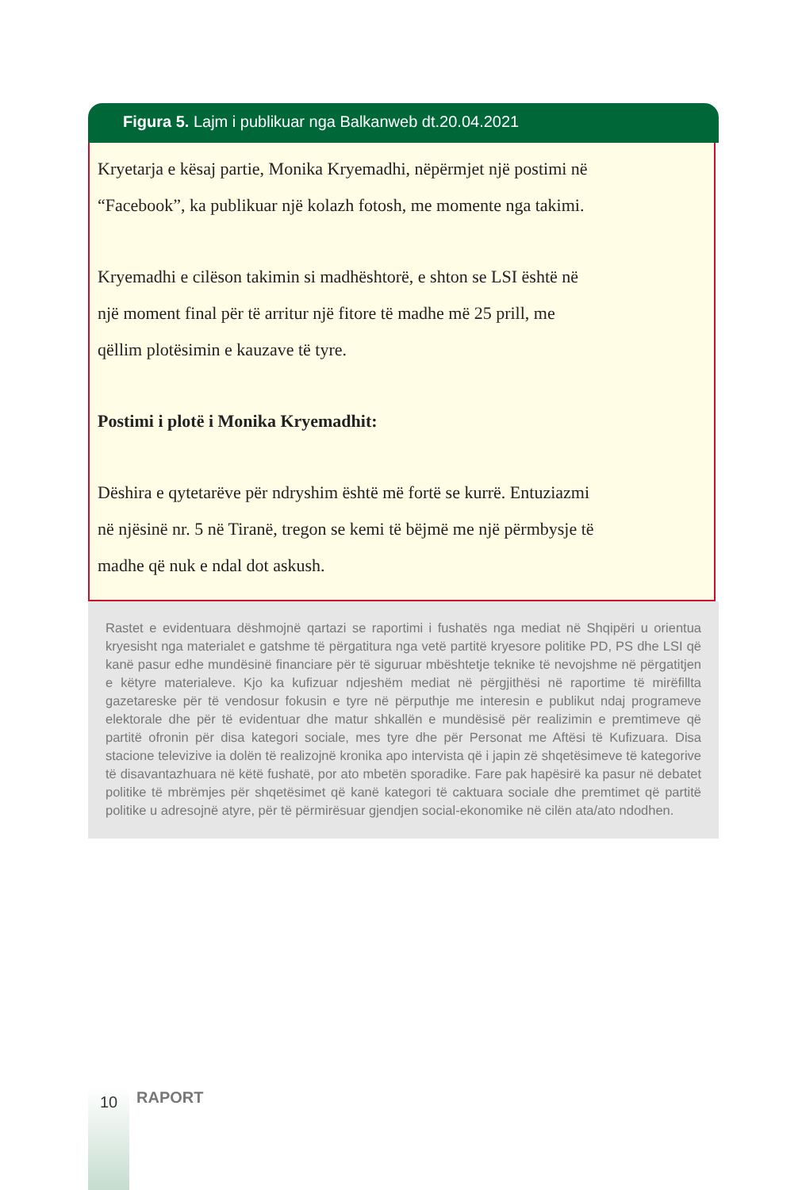Figura 5. Lajm i publikuar nga Balkanweb dt.20.04.2021
Kryetarja e kësaj partie, Monika Kryemadhi, nëpërmjet një postimi në
“Facebook”, ka publikuar një kolazh fotosh, me momente nga takimi.
Kryemadhi e cilëson takimin si madhështorë, e shton se LSI është në
një moment final për të arritur një fitore të madhe më 25 prill, me
qëllim plotësimin e kauzave të tyre.
Postimi i plotë i Monika Kryemadhit:
Dëshira e qytetarëve për ndryshim është më fortë se kurrë. Entuziazmi
në njësinë nr. 5 në Tiranë, tregon se kemi të bëjmë me një përmbysje të
madhe që nuk e ndal dot askush.
Rastet e evidentuara dëshmojnë qartazi se raportimi i fushatës nga mediat në Shqipëri u orientua kryesisht nga materialet e gatshme të përgatitura nga vetë partitë kryesore politike PD, PS dhe LSI që kanë pasur edhe mundësinë financiare për të siguruar mbështetje teknike të nevojshme në përgatitjen e këtyre materialeve. Kjo ka kufizuar ndjeshëm mediat në përgjithësi në raportime të mirëfillta gazetareske për të vendosur fokusin e tyre në përputhje me interesin e publikut ndaj programeve elektorale dhe për të evidentuar dhe matur shkallën e mundësisë për realizimin e premtimeve që partitë ofronin për disa kategori sociale, mes tyre dhe për Personat me Aftësi të Kufizuara. Disa stacione televizive ia dolën të realizojnë kronika apo intervista që i japin zë shqetësimeve të kategorive të disavantazhuara në këtë fushatë, por ato mbetën sporadike. Fare pak hapësirë ka pasur në debatet politike të mbrëmjes për shqetësimet që kanë kategori të caktuara sociale dhe premtimet që partitë politike u adresojnë atyre, për të përmirësuar gjendjen social-ekonomike në cilën ata/ato ndodhen.
10 RAPORT